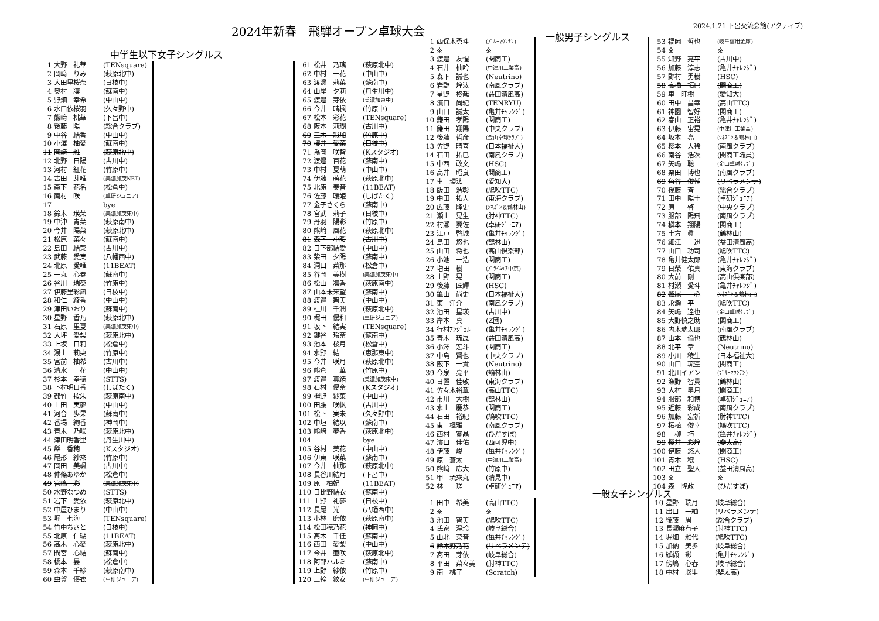2024年新春　飛騨オープン卓球大会
2024.1.21 下呂交流会館(アクティブ)
中学生以下女子シングルス
| 1 | 大野 礼華 | (TENsquare) |
| 2 | 岡﨑 りみ | (萩原北中) |
| 3 | 大田里桜奈 | (日枝中) |
| 4 | 奥村 凜 | (蘇南中) |
| 5 | 野畑 幸希 | (中山中) |
| 6 | 水口依桜羽 | (久々野中) |
| 7 | 熊﨑 桃華 | (下呂中) |
| 8 | 後藤 陽 | (総合クラブ) |
| 9 | 中谷 結香 | (中山中) |
| 10 | 小澤 柚愛 | (蘇南中) |
| 11 | 岡﨑 雅 | (萩原北中) |
| 12 | 北野 日陽 | (古川中) |
| 13 | 河村 紅花 | (竹原中) |
| 14 | 古田 芽唯 | (美濃加茂NET) |
| 15 | 森下 花名 | (松倉中) |
| 16 | 南村 咲 | (卓研ジュニア) |
| 17 | | bye |
| 18 | 鈴木 瑛茉 | (美濃加茂東中) |
| 19 | 中沖 青葉 | (萩原南中) |
| 20 | 今井 陽菜 | (萩原北中) |
| 21 | 松原 菜々 | (蘇南中) |
| 22 | 島田 結菜 | (古川中) |
| 23 | 武藤 愛実 | (八幡西中) |
| 24 | 北原 愛唯 | (11BEAT) |
| 25 | 一丸 心奏 | (蘇南中) |
| 26 | 谷川 瑞葵 | (竹原中) |
| 27 | 伊藤里彩凪 | (日枝中) |
| 28 | 和仁 綾香 | (中山中) |
| 29 | 津田いおり | (蘇南中) |
| 30 | 星野 香乃 | (萩原北中) |
| 31 | 石原 里夏 | (美濃加茂東中) |
| 32 | 大坪 愛梨 | (萩原北中) |
| 33 | 上坂 日莉 | (松倉中) |
| 34 | 湯上 莉央 | (竹原中) |
| 35 | 宮前 柚希 | (古川中) |
| 36 | 清水 一花 | (中山中) |
| 37 | 杉本 幸穂 | (STTS) |
| 38 | 下村明日香 | (しばたく) |
| 39 | 都竹 按朱 | (萩原南中) |
| 40 | 上田 実夢 | (中山中) |
| 41 | 河合 歩果 | (蘇南中) |
| 42 | 番場 絢香 | (神岡中) |
| 43 | 青木 乃咲 | (萩原北中) |
| 44 | 津田明香里 | (丹生川中) |
| 45 | 縣 香穂 | (Kスタジオ) |
| 46 | 尾形 紗來 | (竹原中) |
| 47 | 岡田 美颯 | (古川中) |
| 48 | 仲條あゆか | (松倉中) |
| 49 | 宮嶋 彩 | (美濃加茂東中) |
| 50 | 水野なつめ | (STTS) |
| 51 | 岩下 愛依 | (萩原北中) |
| 52 | 中屋ひまり | (中山中) |
| 53 | 堀 七海 | (TENsquare) |
| 54 | 竹中ちさと | (日枝中) |
| 55 | 北原 仁瑚 | (11BEAT) |
| 56 | 髙木 心愛 | (萩原北中) |
| 57 | 間宮 心結 | (蘇南中) |
| 58 | 橋本 晏 | (松倉中) |
| 59 | 森本 千紗 | (萩原南中) |
| 60 | 虫賀 優衣 | (卓研ジュニア) |
| 61 | 松井 乃璃 | (萩原北中) |
| 62 | 中村 一花 | (中山中) |
| 63 | 渡邊 莉菜 | (蘇南中) |
| 64 | 山岸 夕莉 | (丹生川中) |
| 65 | 渡邉 芽依 | (美濃加東中) |
| 66 | 今井 晴楓 | (竹原中) |
| 67 | 松本 彩花 | (TENsquare) |
| 68 | 阪本 莉瑚 | (古川中) |
| 69 | 三木 彩加 | (竹原中) |
| 70 | 櫻井 愛菜 | (日枝中) |
| 71 | 為岡 咲智 | (Kスタジオ) |
| 72 | 渡邉 百花 | (蘇南中) |
| 73 | 中村 夏萌 | (中山中) |
| 74 | 伊藤 萌花 | (萩原北中) |
| 75 | 北原 奏音 | (11BEAT) |
| 76 | 佐藤 暖姫 | (しばたく) |
| 77 | 金子さくら | (蘇南中) |
| 78 | 宮武 莉子 | (日枝中) |
| 79 | 丹羽 陽彩 | (竹原中) |
| 80 | 熊﨑 風花 | (萩原北中) |
| 81 | 森下 小暖 | (古川中) |
| 82 | 日下部結愛 | (中山中) |
| 83 | 柴田 夕陽 | (蘇南中) |
| 84 | 洞口 菜那 | (松倉中) |
| 85 | 谷岡 美樹 | (美濃加茂東中) |
| 86 | 松山 凛香 | (萩原南中) |
| 87 | 山本未来望 | (蘇南中) |
| 88 | 渡邉 碧美 | (中山中) |
| 89 | 桂川 千潤 | (萩原北中) |
| 90 | 梶田 優和 | (卓研ジュニア) |
| 91 | 坂下 結実 | (TENsquare) |
| 92 | 鍵谷 玲奈 | (蘇南中) |
| 93 | 池本 桜月 | (松倉中) |
| 94 | 水野 結 | (恵那東中) |
| 95 | 今井 咲月 | (萩原北中) |
| 96 | 熊倉 一華 | (竹原中) |
| 97 | 渡邉 真緒 | (美濃加茂東中) |
| 98 | 石村 優奈 | (Kスタジオ) |
| 99 | 栂野 紗菜 | (中山中) |
| 100 | 田腰 咲帆 | (古川中) |
| 101 | 松下 実未 | (久々野中) |
| 102 | 中垣 結以 | (蘇南中) |
| 103 | 熊﨑 夢香 | (萩原北中) |
| 104 | | bye |
| 105 | 谷村 美花 | (中山中) |
| 106 | 伊東 咲菜 | (蘇南中) |
| 107 | 今井 柚那 | (萩原北中) |
| 108 | 長谷川結月 | (下呂中) |
| 109 | 原 柚妃 | (11BEAT) |
| 110 | 日比野結衣 | (蘇南中) |
| 111 | 上野 礼夢 | (日枝中) |
| 112 | 長尾 光 | (八幡西中) |
| 113 | 小林 磨依 | (萩原南中) |
| 114 | 松田穂乃花 | (神岡中) |
| 115 | 髙木 千佳 | (蘇南中) |
| 116 | 西田 愛梨 | (中山中) |
| 117 | 今井 亜咲 | (萩原北中) |
| 118 | 阿部ハルミ | (蘇南中) |
| 119 | 上野 紗依 | (竹原中) |
| 120 | 三輪 紋女 | (卓研ジュニア) |
| 1 | 西保木勇斗 | (ﾌﾞﾙｰﾏｳﾝﾃﾝ) |
| 2 | ※ | ※ |
| 3 | 渡邉 友惺 | (関商工) |
| 4 | 石井 柚吟 | (中津川工業高) |
| 5 | 森下 誠也 | (Neutrino) |
| 6 | 岩野 煌汰 | (南風クラブ) |
| 7 | 星野 柊哉 | (益田清風高) |
| 8 | 濱口 尚紀 | (TENRYU) |
| 9 | 山口 誠太 | (亀井ﾁｬﾚﾝｼﾞ) |
| 10 | 鎌田 孝陽 | (関商工) |
| 11 | 鎌田 翔陽 | (中央クラブ) |
| 12 | 後藤 哲彦 | (金山卓球ｸﾗﾌﾞ) |
| 13 | 佐野 晴喜 | (日本福祉大) |
| 14 | 石田 拓巳 | (南風クラブ) |
| 15 | 中西 政文 | (HSC) |
| 16 | 高井 昭良 | (関商工) |
| 17 | 車 環汰 | (愛知大) |
| 18 | 飯田 浩彰 | (鳩吹TTC) |
| 19 | 中田 拓人 | (東海クラブ) |
| 20 | 広藤 隆史 | (ｼﾈｽﾞﾝ＆鶴林山) |
| 21 | 瀬上 晃生 | (肘神TTC) |
| 22 | 村瀬 翼佐 | (卓研ｼﾞｭﾆｱ) |
| 23 | 江戸 啓城 | (亀井ﾁｬﾚﾝｼﾞ) |
| 24 | 島田 悠也 | (鶴林山) |
| 25 | 山田 将也 | (高山倶楽部) |
| 26 | 小池 一浩 | (関商工) |
| 27 | 増田 樹 | (ﾌﾟﾗｲﾑｹｱ中京) |
| 28 | 上野 晃 | (関商工) |
| 29 | 後藤 匠輝 | (HSC) |
| 30 | 亀山 尚史 | (日本福祉大) |
| 31 | 東 洋介 | (南風クラブ) |
| 32 | 池田 星瑛 | (古川中) |
| 33 | 岸本 真 | (Z団) |
| 34 | 行村ｱﾝｼﾞｪﾙ | (亀井ﾁｬﾚﾝｼﾞ) |
| 35 | 青木 琉晟 | (益田清風高) |
| 36 | 小澤 宏斗 | (関商工) |
| 37 | 中島 賢也 | (中央クラブ) |
| 38 | 阪下 一貴 | (Neutrino) |
| 39 | 今泉 亮平 | (鶴林山) |
| 40 | 日置 佳敬 | (東海クラブ) |
| 41 | 佐々木裕章 | (高山TTC) |
| 42 | 市川 大樹 | (鶴林山) |
| 43 | 水上 慶恭 | (関商工) |
| 44 | 石田 裕紀 | (鳩吹TTC) |
| 45 | 東 楓雅 | (南風クラブ) |
| 46 | 西村 寛晶 | (ひだすぽ) |
| 47 | 濱口 佳佑 | (西可児中) |
| 48 | 伊藤 峻 | (亀井ﾁｬﾚﾝｼﾞ) |
| 49 | 原 蒼太 | (中津川工業高) |
| 50 | 熊﨑 広大 | (竹原中) |
| 51 | 甲 琉來丸 | (清見中) |
| 52 | 林 一瑳 | (卓研ｼﾞｭﾆｱ) |
| 1 | 田中 希美 | (高山TTC) |
| 2 | ※ | ※ |
| 3 | 池田 智美 | (鳩吹TTC) |
| 4 | 氏家 澄玲 | (岐阜総合) |
| 5 | 山北 菜音 | (亀井ﾁｬﾚﾝｼﾞ) |
| 6 | 鈴木野乃花 | (リベラメンテ) |
| 7 | 髙田 芽依 | (岐阜総合) |
| 8 | 平田 菜々美 | (肘神TTC) |
| 9 | 南 桃子 | (Scratch) |
一般男子シングルス
| 53 | 福岡 哲也 | (岐阜信用金庫) |
| 54 | ※ | ※ |
| 55 | 知野 亮平 | (古川中) |
| 56 | 加藤 淳志 | (亀井ﾁｬﾚﾝｼﾞ) |
| 57 | 野村 勇樹 | (HSC) |
| 58 | 高橋 拓巳 | (関商工) |
| 59 | 車 旺樹 | (愛知大) |
| 60 | 田中 昌幸 | (高山TTC) |
| 61 | 神園 智好 | (関商工) |
| 62 | 春山 正裕 | (亀井ﾁｬﾚﾝｼﾞ) |
| 63 | 伊藤 宙晃 | (中津川工業高) |
| 64 | 坂本 亮 | (ｼﾈｽﾞﾝ＆鶴林山) |
| 65 | 櫻本 大稀 | (南風クラブ) |
| 66 | 南谷 浩次 | (関商工職員) |
| 67 | 矢嶋 聡 | (金山卓球ｸﾗﾌﾞ) |
| 68 | 栗田 博也 | (南風クラブ) |
| 69 | 角谷 俊輔 | (リベラメンテ) |
| 70 | 後藤 斉 | (総合クラブ) |
| 71 | 田中 陽土 | (卓研ｼﾞｭﾆｱ) |
| 72 | 原 一啓 | (中央クラブ) |
| 73 | 服部 陽飛 | (南風クラブ) |
| 74 | 槇本 翔陽 | (関商工) |
| 75 | 土方 眞 | (鶴林山) |
| 76 | 細江 一迅 | (益田清風高) |
| 77 | 山口 功司 | (鳩吹TTC) |
| 78 | 亀井健太郎 | (亀井ﾁｬﾚﾝｼﾞ) |
| 79 | 日榮 佑真 | (東海クラブ) |
| 80 | 大前 剛 | (高山倶楽部) |
| 81 | 村瀬 愛斗 | (亀井ﾁｬﾚﾝｼﾞ) |
| 82 | 鷲尾 一心 | (ｼﾈｽﾞﾝ＆鶴林山) |
| 83 | 永瀬 平 | (鳩吹TTC) |
| 84 | 矢嶋 達也 | (金山卓球ｸﾗﾌﾞ) |
| 85 | 大野慎之助 | (関商工) |
| 86 | 内木琥太郎 | (南風クラブ) |
| 87 | 山本 倫也 | (鶴林山) |
| 88 | 北平 章 | (Neutrino) |
| 89 | 小川 稜生 | (日本福祉大) |
| 90 | 山口 琉空 | (関商工) |
| 91 | 北川イアン | (ﾌﾞﾙｰﾏｳﾝﾃﾝ) |
| 92 | 漁野 智貴 | (鶴林山) |
| 93 | 大村 皐月 | (関商工) |
| 94 | 服部 和博 | (卓研ｼﾞｭﾆｱ) |
| 95 | 近藤 彩成 | (南風クラブ) |
| 96 | 加藤 宏祈 | (肘神TTC) |
| 97 | 柘植 俊幸 | (鳩吹TTC) |
| 98 | 一柳 巧 | (亀井ﾁｬﾚﾝｼﾞ) |
| 99 | 櫻井 彩煌 | (斐太高) |
| 100 | 伊藤 悠人 | (関商工) |
| 101 | 青木 穣 | (HSC) |
| 102 | 田立 聖人 | (益田清風高) |
| 103 | ※ | ※ |
| 104 | 森 隆政 | (ひだすぽ) |
一般女子シングルス
| 10 | 星野 瑞月 | (岐阜総合) |
| 11 | 出口 一紬 | (リベラメンテ) |
| 12 | 後藤 周 | (総合クラブ) |
| 13 | 長瀬麻有子 | (肘神TTC) |
| 14 | 堀畑 雅代 | (鳩吹TTC) |
| 15 | 加納 美歩 | (岐阜総合) |
| 16 | 纐纈 彩 | (亀井ﾁｬﾚﾝｼﾞ) |
| 17 | 傍嶋 心春 | (岐阜総合) |
| 18 | 中村 聡里 | (斐太高) |